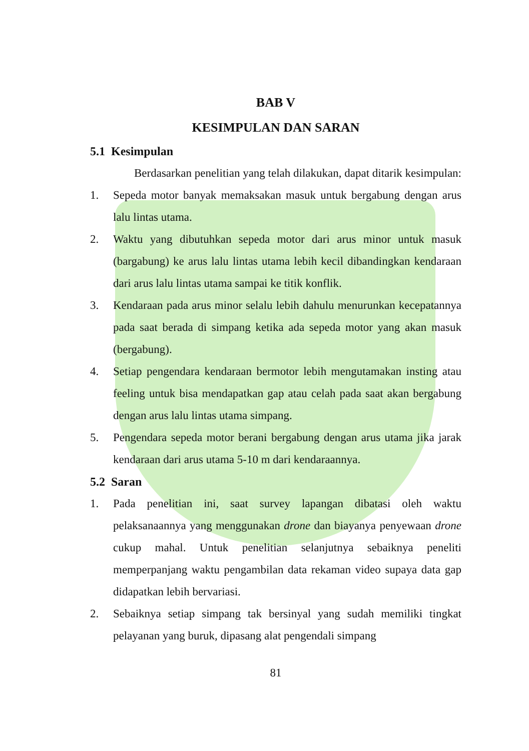BAB V
KESIMPULAN DAN SARAN
5.1 Kesimpulan
Berdasarkan penelitian yang telah dilakukan, dapat ditarik kesimpulan:
1. Sepeda motor banyak memaksakan masuk untuk bergabung dengan arus lalu lintas utama.
2. Waktu yang dibutuhkan sepeda motor dari arus minor untuk masuk (bargabung) ke arus lalu lintas utama lebih kecil dibandingkan kendaraan dari arus lalu lintas utama sampai ke titik konflik.
3. Kendaraan pada arus minor selalu lebih dahulu menurunkan kecepatannya pada saat berada di simpang ketika ada sepeda motor yang akan masuk (bergabung).
4. Setiap pengendara kendaraan bermotor lebih mengutamakan insting atau feeling untuk bisa mendapatkan gap atau celah pada saat akan bergabung dengan arus lalu lintas utama simpang.
5. Pengendara sepeda motor berani bergabung dengan arus utama jika jarak kendaraan dari arus utama 5-10 m dari kendaraannya.
5.2 Saran
1. Pada penelitian ini, saat survey lapangan dibatasi oleh waktu pelaksanaannya yang menggunakan drone dan biayanya penyewaan drone cukup mahal. Untuk penelitian selanjutnya sebaiknya peneliti memperpanjang waktu pengambilan data rekaman video supaya data gap didapatkan lebih bervariasi.
2. Sebaiknya setiap simpang tak bersinyal yang sudah memiliki tingkat pelayanan yang buruk, dipasang alat pengendali simpang
81